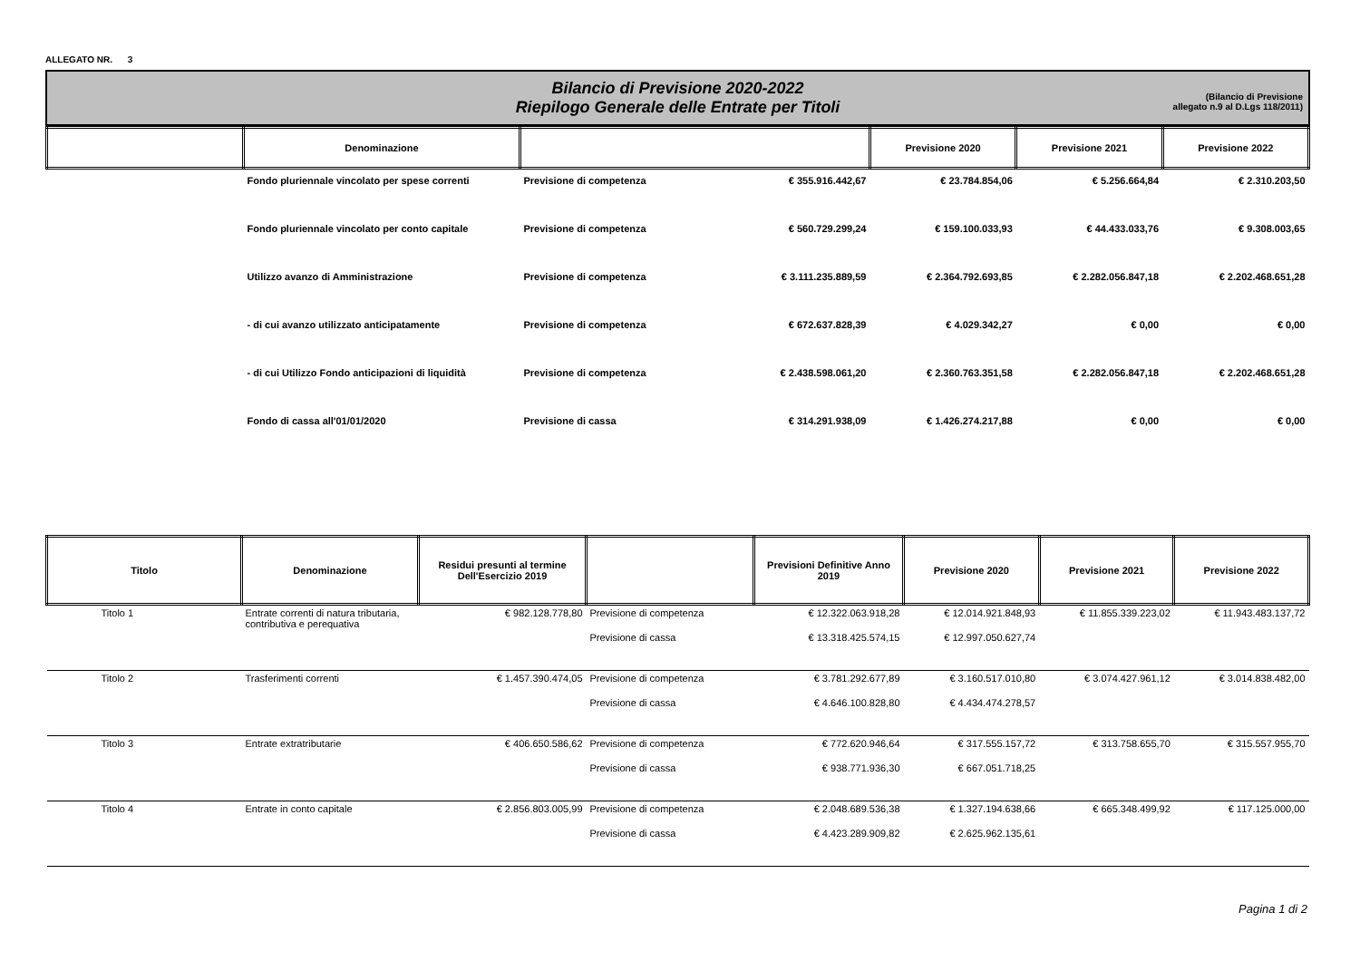ALLEGATO NR. 3
Bilancio di Previsione 2020-2022
Riepilogo Generale delle Entrate per Titoli
(Bilancio di Previsione
allegato n.9 al D.Lgs 118/2011)
| | Denominazione | | | Previsione 2020 | Previsione 2021 | Previsione 2022 |
| --- | --- | --- | --- | --- | --- | --- |
| | Fondo pluriennale vincolato per spese correnti | Previsione di competenza | € 355.916.442,67 | € 23.784.854,06 | € 5.256.664,84 | € 2.310.203,50 |
| | Fondo pluriennale vincolato per conto capitale | Previsione di competenza | € 560.729.299,24 | € 159.100.033,93 | € 44.433.033,76 | € 9.308.003,65 |
| | Utilizzo avanzo di Amministrazione | Previsione di competenza | € 3.111.235.889,59 | € 2.364.792.693,85 | € 2.282.056.847,18 | € 2.202.468.651,28 |
| | - di cui avanzo utilizzato anticipatamente | Previsione di competenza | € 672.637.828,39 | € 4.029.342,27 | € 0,00 | € 0,00 |
| | - di cui Utilizzo Fondo anticipazioni di liquidità | Previsione di competenza | € 2.438.598.061,20 | € 2.360.763.351,58 | € 2.282.056.847,18 | € 2.202.468.651,28 |
| | Fondo di cassa all'01/01/2020 | Previsione di cassa | € 314.291.938,09 | € 1.426.274.217,88 | € 0,00 | € 0,00 |
| Titolo | Denominazione | Residui presunti al termine Dell'Esercizio 2019 | | Previsioni Definitive Anno 2019 | Previsione 2020 | Previsione 2021 | Previsione 2022 |
| --- | --- | --- | --- | --- | --- | --- | --- |
| Titolo 1 | Entrate correnti di natura tributaria, contributiva e perequativa | € 982.128.778,80 | Previsione di competenza | € 12.322.063.918,28 | € 12.014.921.848,93 | € 11.855.339.223,02 | € 11.943.483.137,72 |
| | | | Previsione di cassa | € 13.318.425.574,15 | € 12.997.050.627,74 | | |
| Titolo 2 | Trasferimenti correnti | € 1.457.390.474,05 | Previsione di competenza | € 3.781.292.677,89 | € 3.160.517.010,80 | € 3.074.427.961,12 | € 3.014.838.482,00 |
| | | | Previsione di cassa | € 4.646.100.828,80 | € 4.434.474.278,57 | | |
| Titolo 3 | Entrate extratributarie | € 406.650.586,62 | Previsione di competenza | € 772.620.946,64 | € 317.555.157,72 | € 313.758.655,70 | € 315.557.955,70 |
| | | | Previsione di cassa | € 938.771.936,30 | € 667.051.718,25 | | |
| Titolo 4 | Entrate in conto capitale | € 2.856.803.005,99 | Previsione di competenza | € 2.048.689.536,38 | € 1.327.194.638,66 | € 665.348.499,92 | € 117.125.000,00 |
| | | | Previsione di cassa | € 4.423.289.909,82 | € 2.625.962.135,61 | | |
Pagina 1 di 2